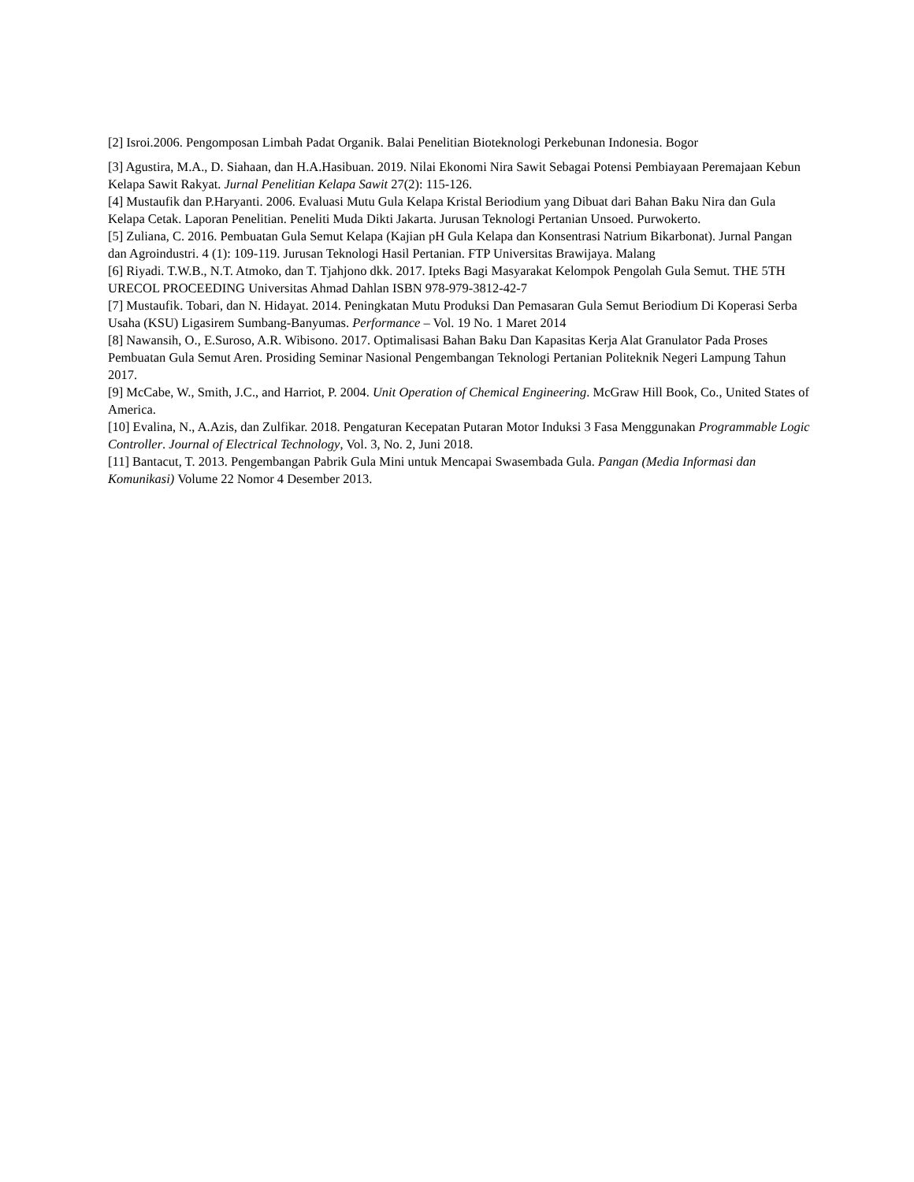[2] Isroi.2006. Pengomposan Limbah Padat Organik. Balai Penelitian Bioteknologi Perkebunan Indonesia. Bogor
[3] Agustira, M.A., D. Siahaan, dan H.A.Hasibuan. 2019. Nilai Ekonomi Nira Sawit Sebagai Potensi Pembiayaan Peremajaan Kebun Kelapa Sawit Rakyat. Jurnal Penelitian Kelapa Sawit 27(2): 115-126.
[4] Mustaufik dan P.Haryanti. 2006. Evaluasi Mutu Gula Kelapa Kristal Beriodium yang Dibuat dari Bahan Baku Nira dan Gula Kelapa Cetak. Laporan Penelitian. Peneliti Muda Dikti Jakarta. Jurusan Teknologi Pertanian Unsoed. Purwokerto.
[5] Zuliana, C. 2016. Pembuatan Gula Semut Kelapa (Kajian pH Gula Kelapa dan Konsentrasi Natrium Bikarbonat). Jurnal Pangan dan Agroindustri. 4 (1): 109-119. Jurusan Teknologi Hasil Pertanian. FTP Universitas Brawijaya. Malang
[6] Riyadi. T.W.B., N.T. Atmoko, dan T. Tjahjono dkk. 2017. Ipteks Bagi Masyarakat Kelompok Pengolah Gula Semut. THE 5TH URECOL PROCEEDING Universitas Ahmad Dahlan ISBN 978-979-3812-42-7
[7] Mustaufik. Tobari, dan N. Hidayat. 2014. Peningkatan Mutu Produksi Dan Pemasaran Gula Semut Beriodium Di Koperasi Serba Usaha (KSU) Ligasirem Sumbang-Banyumas. Performance – Vol. 19 No. 1 Maret 2014
[8] Nawansih, O., E.Suroso, A.R. Wibisono. 2017. Optimalisasi Bahan Baku Dan Kapasitas Kerja Alat Granulator Pada Proses Pembuatan Gula Semut Aren. Prosiding Seminar Nasional Pengembangan Teknologi Pertanian Politeknik Negeri Lampung Tahun 2017.
[9] McCabe, W., Smith, J.C., and Harriot, P. 2004. Unit Operation of Chemical Engineering. McGraw Hill Book, Co., United States of America.
[10] Evalina, N., A.Azis, dan Zulfikar. 2018. Pengaturan Kecepatan Putaran Motor Induksi 3 Fasa Menggunakan Programmable Logic Controller. Journal of Electrical Technology, Vol. 3, No. 2, Juni 2018.
[11] Bantacut, T. 2013. Pengembangan Pabrik Gula Mini untuk Mencapai Swasembada Gula. Pangan (Media Informasi dan Komunikasi) Volume 22 Nomor 4 Desember 2013.